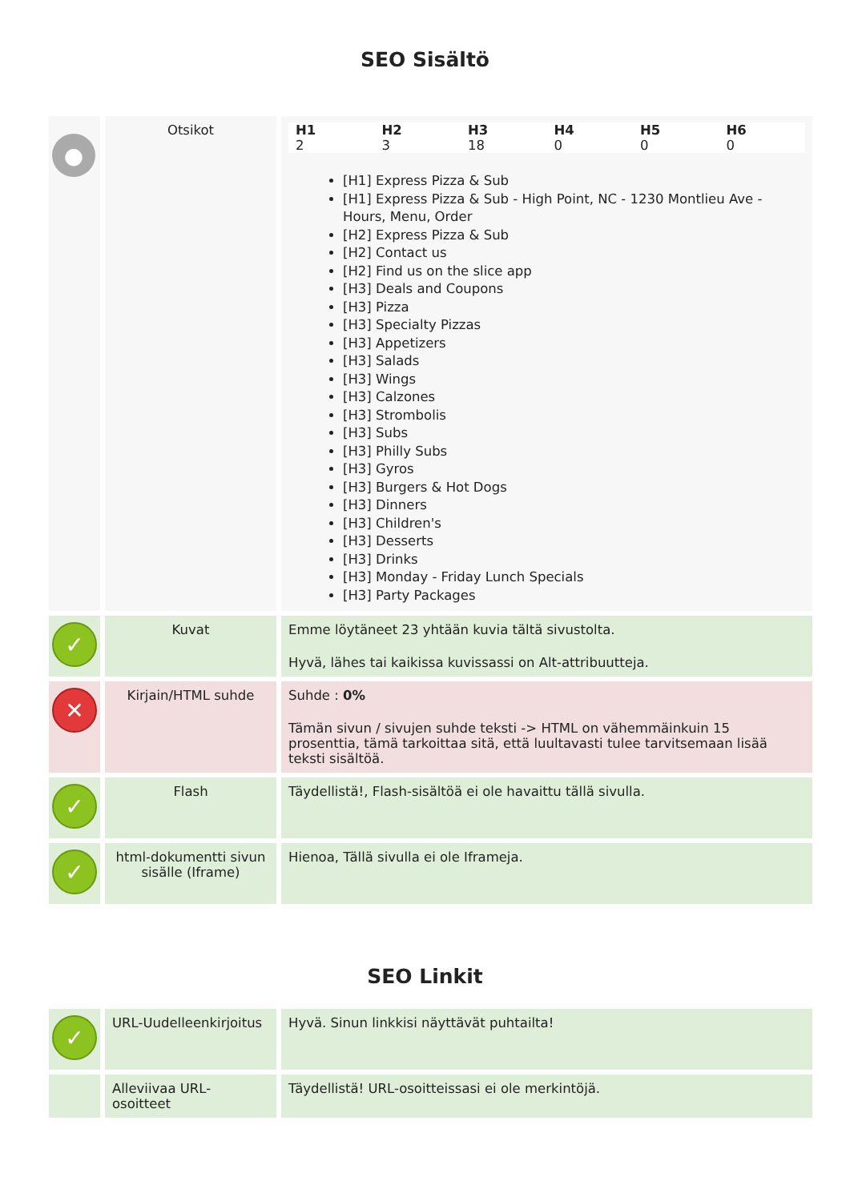SEO Sisältö
| ● | Otsikot | / H1 / H2 / H3 / H4 / H5 / H6 / / --- / --- / --- / --- / --- / --- / / 2 / 3 / 18 / 0 / 0 / 0 / [H1] Express Pizza & Sub [H1] Express Pizza & Sub - High Point, NC - 1230 Montlieu Ave - Hours, Menu, Order [H2] Express Pizza & Sub [H2] Contact us [H2] Find us on the slice app [H3] Deals and Coupons [H3] Pizza [H3] Specialty Pizzas [H3] Appetizers [H3] Salads [H3] Wings [H3] Calzones [H3] Strombolis [H3] Subs [H3] Philly Subs [H3] Gyros [H3] Burgers & Hot Dogs [H3] Dinners [H3] Children's [H3] Desserts [H3] Drinks [H3] Monday - Friday Lunch Specials [H3] Party Packages |
| ✓ | Kuvat | Emme löytäneet 23 yhtään kuvia tältä sivustolta. Hyvä, lähes tai kaikissa kuvissassi on Alt-attribuutteja. |
| ✕ | Kirjain/HTML suhde | Suhde : 0% Tämän sivun / sivujen suhde teksti -> HTML on vähemmäinkuin 15 prosenttia, tämä tarkoittaa sitä, että luultavasti tulee tarvitsemaan lisää teksti sisältöä. |
| ✓ | Flash | Täydellistä!, Flash-sisältöä ei ole havaittu tällä sivulla. |
| ✓ | html-dokumentti sivun sisälle (Iframe) | Hienoa, Tällä sivulla ei ole Iframeja. |
SEO Linkit
| ✓ | URL-Uudelleenkirjoitus | Hyvä. Sinun linkkisi näyttävät puhtailta! |
| | Alleviivaa URL-osoitteet | Täydellistä! URL-osoitteissasi ei ole merkintöjä. |